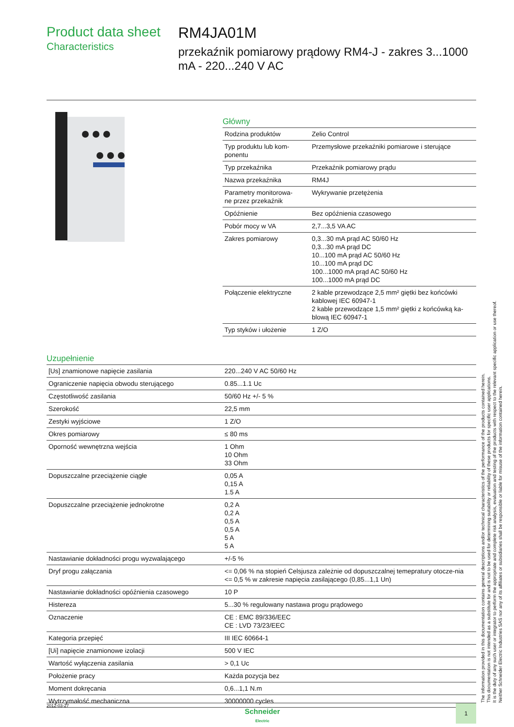Product data sheet
Characteristics
RM4JA01M
przekaźnik pomiarowy prądowy RM4-J - zakres 3...1000 mA - 220...240 V AC
Główny
| Rodzina produktów | Zelio Control |
| Typ produktu lub kom- ponentu | Przemysłowe przekaźniki pomiarowe i sterujące |
| Typ przekaźnika | Przekaźnik pomiarowy prądu |
| Nazwa przekaźnika | RM4J |
| Parametry monitorowa- ne przez przekaźnik | Wykrywanie przetężenia |
| Opóźnienie | Bez opóźnienia czasowego |
| Pobór mocy w VA | 2,7...3,5 VA AC |
| Zakres pomiarowy | 0,3...30 mA prąd AC 50/60 Hz 0,3...30 mA prąd DC 10...100 mA prąd AC 50/60 Hz 10...100 mA prąd DC 100...1000 mA prąd AC 50/60 Hz 100...1000 mA prąd DC |
| Połączenie elektryczne | 2 kable przewodzące 2,5 mm² giętki bez końcówki kablowej IEC 60947-1 2 kable przewodzące 1,5 mm² giętki z końcówką ka-blową IEC 60947-1 |
| Typ styków i ułożenie | 1 Z/O |
Uzupełnienie
| [Us] znamionowe napięcie zasilania | 220...240 V AC 50/60 Hz |
| Ograniczenie napięcia obwodu sterującego | 0.85...1.1 Uc |
| Częstotliwość zasilania | 50/60 Hz +/- 5 % |
| Szerokość | 22,5 mm |
| Zestyki wyjściowe | 1 Z/O |
| Okres pomiarowy | ≤ 80 ms |
| Oporność wewnętrzna wejścia | 1 Ohm 10 Ohm 33 Ohm |
| Dopuszczalne przeciążenie ciągłe | 0,05 A 0,15 A 1.5 A |
| Dopuszczalne przeciążenie jednokrotne | 0,2 A 0,2 A 0,5 A 0,5 A 5 A 5 A |
| Nastawianie dokładności progu wyzwalającego | +/-5 % |
| Dryf progu załączania | <= 0,06 % na stopień Celsjusza zależnie od dopuszczalnej temepratury otocze-nia <= 0,5 % w zakresie napięcia zasilającego (0,85...1,1 Un) |
| Nastawianie dokładności opóźnienia czasowego | 10 P |
| Histereza | 5...30 % regulowany nastawa progu prądowego |
| Oznaczenie | CE : EMC 89/336/EEC CE : LVD 73/23/EEC |
| Kategoria przepięć | III IEC 60664-1 |
| [Ui] napięcie znamionowe izolacji | 500 V IEC |
| Wartość wyłączenia zasilania | > 0,1 Uc |
| Położenie pracy | Każda pozycja bez |
| Moment dokręcania | 0,6...1,1 N.m |
| Wytrzymałość mechaniczna | 30000000 cycles |
The information provided in this documentation contains general descriptions and/or technical characteristics of the performance of the products contained herein.
This documentation is not intended as a substitute for and is not to be used for determining suitability or reliability of these products for specific user applications.
It is the duty of any such user or integrator to perform the appropriate and complete risk analysis, evaluation and testing of the products with respect to the relevant specific application or use thereof.
Neither Schneider Electric Industries SAS nor any of its affiliates or subsidiaries shall be responsible or liable for misuse of the information contained herein.
2012-03-27
Schneider
Electric
1